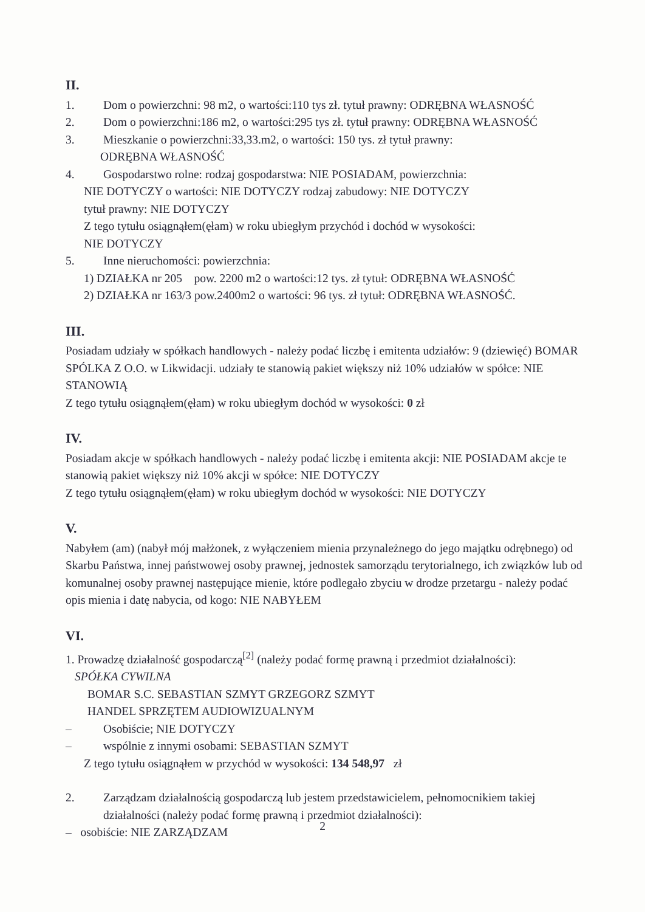II.
1. Dom o powierzchni: 98 m2, o wartości:110 tys zł. tytuł prawny: ODRĘBNA WŁASNOŚĆ
2. Dom o powierzchni:186 m2, o wartości:295 tys zł. tytuł prawny: ODRĘBNA WŁASNOŚĆ
3. Mieszkanie o powierzchni:33,33.m2, o wartości: 150 tys. zł tytuł prawny:
ODRĘBNA WŁASNOŚĆ
4. Gospodarstwo rolne: rodzaj gospodarstwa: NIE POSIADAM, powierzchnia:
NIE DOTYCZY o wartości: NIE DOTYCZY rodzaj zabudowy: NIE DOTYCZY
tytuł prawny: NIE DOTYCZY
Z tego tytułu osiągnąłem(ęłam) w roku ubiegłym przychód i dochód w wysokości:
NIE DOTYCZY
5. Inne nieruchomości: powierzchnia:
1) DZIAŁKA nr 205 pow. 2200 m2 o wartości:12 tys. zł tytuł: ODRĘBNA WŁASNOŚĆ
2) DZIAŁKA nr 163/3 pow.2400m2 o wartości: 96 tys. zł tytuł: ODRĘBNA WŁASNOŚĆ.
III.
Posiadam udziały w spółkach handlowych - należy podać liczbę i emitenta udziałów: 9 (dziewięć) BOMAR SPÓLKA Z O.O. w Likwidacji. udziały te stanowią pakiet większy niż 10% udziałów w spółce: NIE STANOWIĄ
Z tego tytułu osiągnąłem(ęłam) w roku ubiegłym dochód w wysokości: 0 zł
IV.
Posiadam akcje w spółkach handlowych - należy podać liczbę i emitenta akcji: NIE POSIADAM akcje te stanowią pakiet większy niż 10% akcji w spółce: NIE DOTYCZY
Z tego tytułu osiągnąłem(ęłam) w roku ubiegłym dochód w wysokości: NIE DOTYCZY
V.
Nabyłem (am) (nabył mój małżonek, z wyłączeniem mienia przynależnego do jego majątku odrębnego) od Skarbu Państwa, innej państwowej osoby prawnej, jednostek samorządu terytorialnego, ich związków lub od komunalnej osoby prawnej następujące mienie, które podlegało zbyciu w drodze przetargu - należy podać opis mienia i datę nabycia, od kogo: NIE NABYŁEM
VI.
1. Prowadzę działalność gospodarczą<sup>[2]</sup> (należy podać formę prawną i przedmiot działalności):
SPÓŁKA CYWILNA
BOMAR S.C. SEBASTIAN SZMYT GRZEGORZ SZMYT
HANDEL SPRZĘTEM AUDIOWIZUALNYM
– Osobiście; NIE DOTYCZY
– wspólnie z innymi osobami: SEBASTIAN SZMYT
Z tego tytułu osiągnąłem w przychód w wysokości: 134 548,97 zł
2. Zarządzam działalnością gospodarczą lub jestem przedstawicielem, pełnomocnikiem takiej
działalności (należy podać formę prawną i przedmiot działalności):
– osobiście: NIE ZARZĄDZAM
2